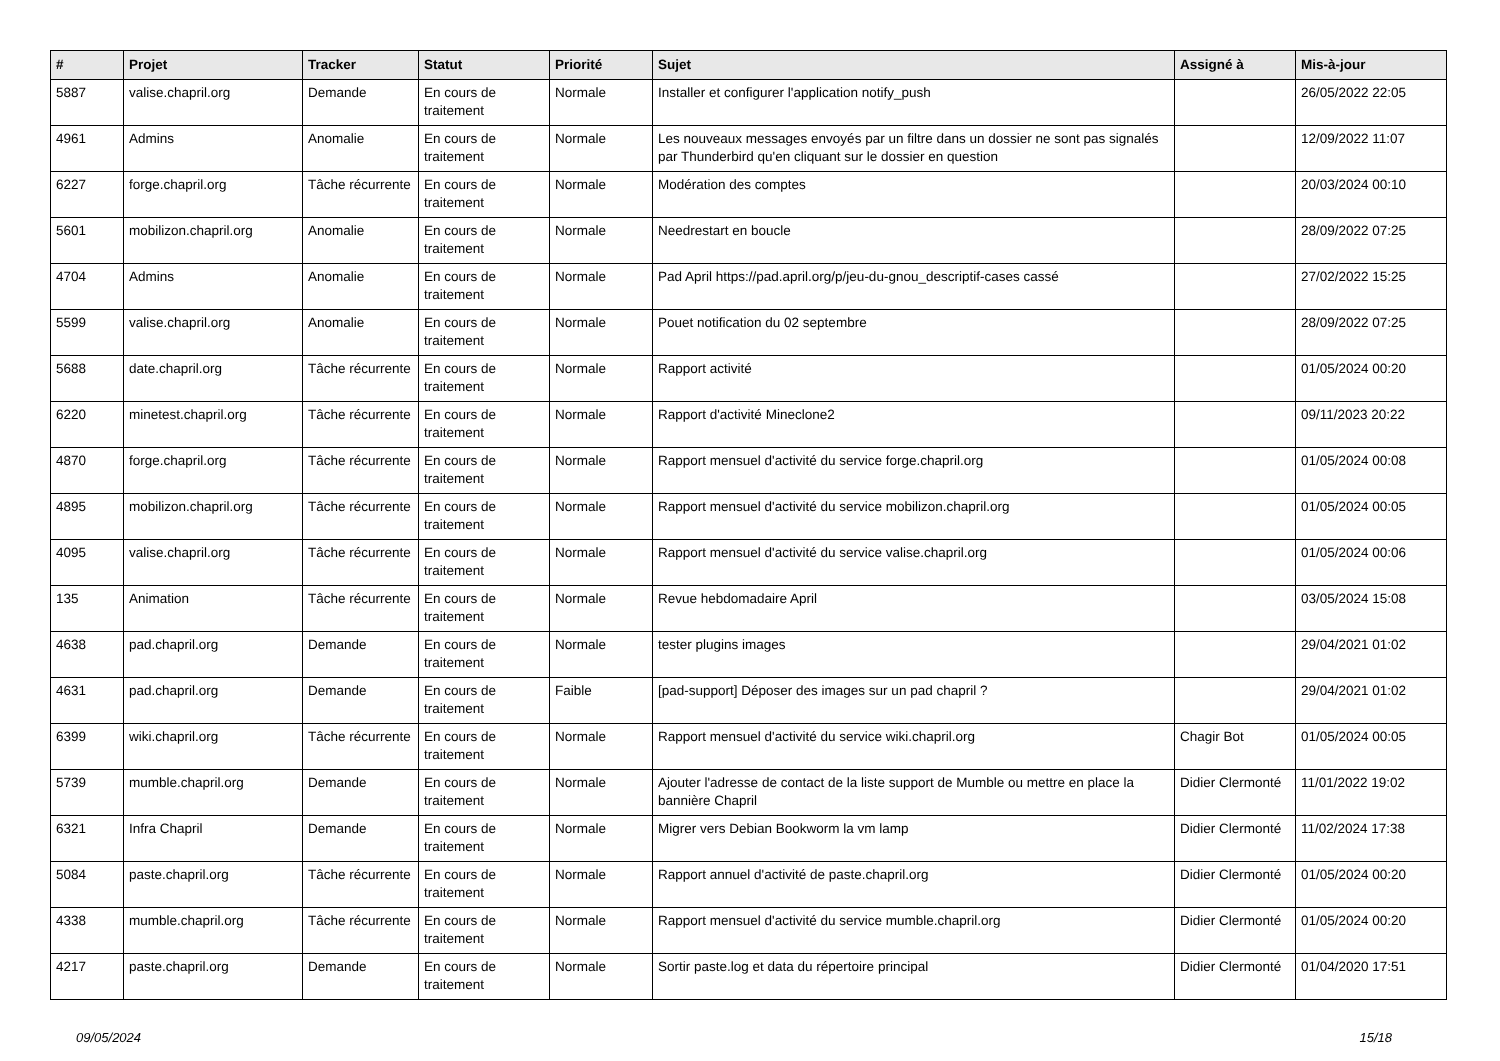| # | Projet | Tracker | Statut | Priorité | Sujet | Assigné à | Mis-à-jour |
| --- | --- | --- | --- | --- | --- | --- | --- |
| 5887 | valise.chapril.org | Demande | En cours de traitement | Normale | Installer et configurer l'application notify_push | | 26/05/2022 22:05 |
| 4961 | Admins | Anomalie | En cours de traitement | Normale | Les nouveaux messages envoyés par un filtre dans un dossier ne sont pas signalés par Thunderbird qu'en cliquant sur le dossier en question | | 12/09/2022 11:07 |
| 6227 | forge.chapril.org | Tâche récurrente | En cours de traitement | Normale | Modération des comptes | | 20/03/2024 00:10 |
| 5601 | mobilizon.chapril.org | Anomalie | En cours de traitement | Normale | Needrestart en boucle | | 28/09/2022 07:25 |
| 4704 | Admins | Anomalie | En cours de traitement | Normale | Pad April https://pad.april.org/p/jeu-du-gnou_descriptif-cases cassé | | 27/02/2022 15:25 |
| 5599 | valise.chapril.org | Anomalie | En cours de traitement | Normale | Pouet notification du 02 septembre | | 28/09/2022 07:25 |
| 5688 | date.chapril.org | Tâche récurrente | En cours de traitement | Normale | Rapport activité | | 01/05/2024 00:20 |
| 6220 | minetest.chapril.org | Tâche récurrente | En cours de traitement | Normale | Rapport d'activité Mineclone2 | | 09/11/2023 20:22 |
| 4870 | forge.chapril.org | Tâche récurrente | En cours de traitement | Normale | Rapport mensuel d'activité du service forge.chapril.org | | 01/05/2024 00:08 |
| 4895 | mobilizon.chapril.org | Tâche récurrente | En cours de traitement | Normale | Rapport mensuel d'activité du service mobilizon.chapril.org | | 01/05/2024 00:05 |
| 4095 | valise.chapril.org | Tâche récurrente | En cours de traitement | Normale | Rapport mensuel d'activité du service valise.chapril.org | | 01/05/2024 00:06 |
| 135 | Animation | Tâche récurrente | En cours de traitement | Normale | Revue hebdomadaire April | | 03/05/2024 15:08 |
| 4638 | pad.chapril.org | Demande | En cours de traitement | Normale | tester plugins images | | 29/04/2021 01:02 |
| 4631 | pad.chapril.org | Demande | En cours de traitement | Faible | [pad-support] Déposer des images sur un pad chapril ? | | 29/04/2021 01:02 |
| 6399 | wiki.chapril.org | Tâche récurrente | En cours de traitement | Normale | Rapport mensuel d'activité du service wiki.chapril.org | Chagir Bot | 01/05/2024 00:05 |
| 5739 | mumble.chapril.org | Demande | En cours de traitement | Normale | Ajouter l'adresse de contact de la liste support de Mumble ou mettre en place la bannière Chapril | Didier Clermonté | 11/01/2022 19:02 |
| 6321 | Infra Chapril | Demande | En cours de traitement | Normale | Migrer vers Debian Bookworm la vm lamp | Didier Clermonté | 11/02/2024 17:38 |
| 5084 | paste.chapril.org | Tâche récurrente | En cours de traitement | Normale | Rapport annuel d'activité de paste.chapril.org | Didier Clermonté | 01/05/2024 00:20 |
| 4338 | mumble.chapril.org | Tâche récurrente | En cours de traitement | Normale | Rapport mensuel d'activité du service mumble.chapril.org | Didier Clermonté | 01/05/2024 00:20 |
| 4217 | paste.chapril.org | Demande | En cours de traitement | Normale | Sortir paste.log et data du répertoire principal | Didier Clermonté | 01/04/2020 17:51 |
09/05/2024 15/18